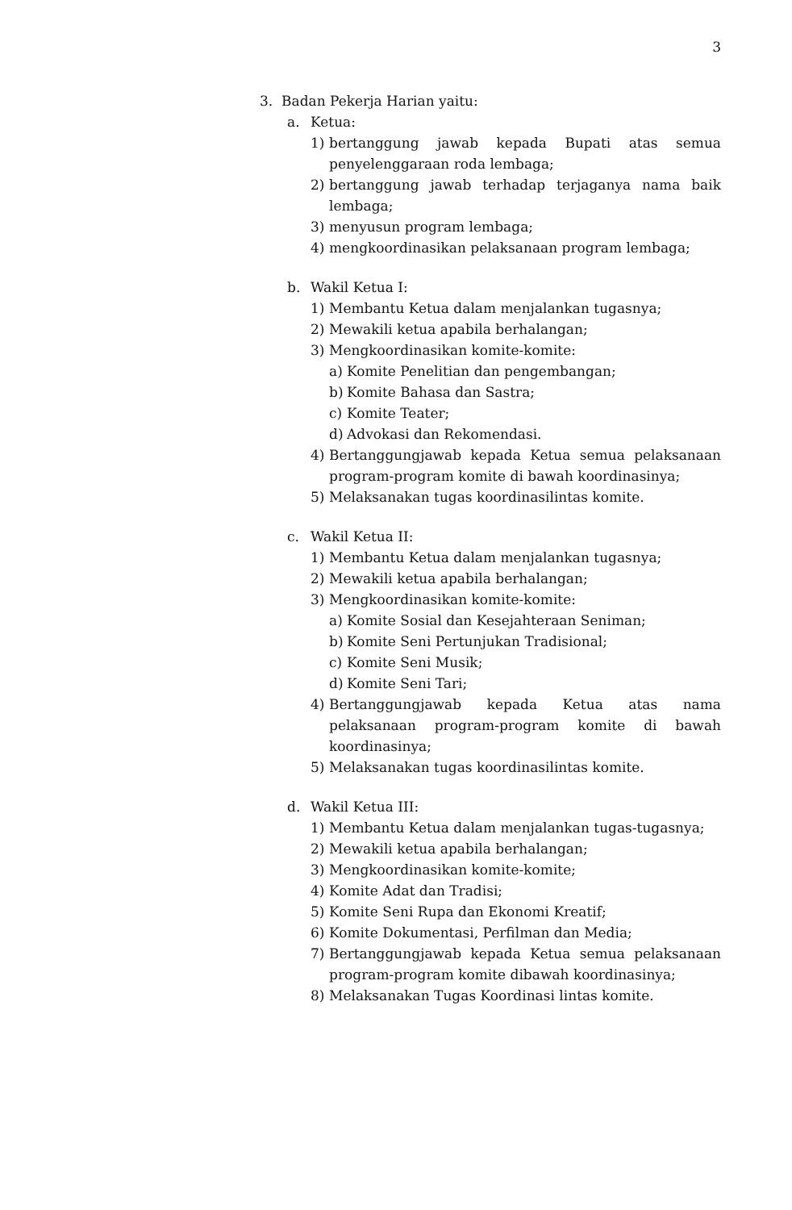3
3. Badan Pekerja Harian yaitu:
a. Ketua:
1) bertanggung jawab kepada Bupati atas semua penyelenggaraan roda lembaga;
2) bertanggung jawab terhadap terjaganya nama baik lembaga;
3) menyusun program lembaga;
4) mengkoordinasikan pelaksanaan program lembaga;
b. Wakil Ketua I:
1) Membantu Ketua dalam menjalankan tugasnya;
2) Mewakili ketua apabila berhalangan;
3) Mengkoordinasikan komite-komite:
a) Komite Penelitian dan pengembangan;
b) Komite Bahasa dan Sastra;
c) Komite Teater;
d) Advokasi dan Rekomendasi.
4) Bertanggungjawab kepada Ketua semua pelaksanaan program-program komite di bawah koordinasinya;
5) Melaksanakan tugas koordinasilintas komite.
c. Wakil Ketua II:
1) Membantu Ketua dalam menjalankan tugasnya;
2) Mewakili ketua apabila berhalangan;
3) Mengkoordinasikan komite-komite:
a) Komite Sosial dan Kesejahteraan Seniman;
b) Komite Seni Pertunjukan Tradisional;
c) Komite Seni Musik;
d) Komite Seni Tari;
4) Bertanggungjawab kepada Ketua atas nama pelaksanaan program-program komite di bawah koordinasinya;
5) Melaksanakan tugas koordinasilintas komite.
d. Wakil Ketua III:
1) Membantu Ketua dalam menjalankan tugas-tugasnya;
2) Mewakili ketua apabila berhalangan;
3) Mengkoordinasikan komite-komite;
4) Komite Adat dan Tradisi;
5) Komite Seni Rupa dan Ekonomi Kreatif;
6) Komite Dokumentasi, Perfilman dan Media;
7) Bertanggungjawab kepada Ketua semua pelaksanaan program-program komite dibawah koordinasinya;
8) Melaksanakan Tugas Koordinasi lintas komite.